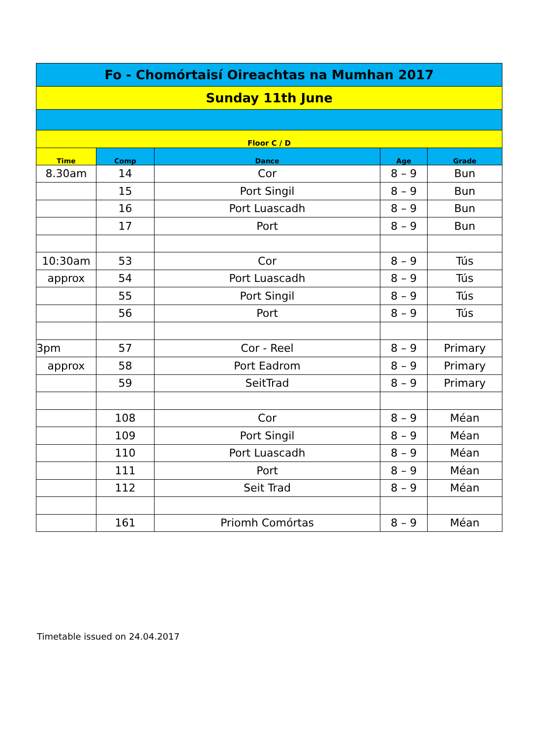| Fo - Chomórtaisí Oireachtas na Mumhan 2017 | | | | |
| --- | --- | --- | --- | --- |
| Sunday 11th June | | | | |
| Floor C / D | | | | |
| Time | Comp | Dance | Age | Grade |
| 8.30am | 14 | Cor | 8 – 9 | Bun |
| | 15 | Port Singil | 8 – 9 | Bun |
| | 16 | Port Luascadh | 8 – 9 | Bun |
| | 17 | Port | 8 – 9 | Bun |
| 10:30am | 53 | Cor | 8 – 9 | Tús |
| approx | 54 | Port Luascadh | 8 – 9 | Tús |
| | 55 | Port Singil | 8 – 9 | Tús |
| | 56 | Port | 8 – 9 | Tús |
| 3pm | 57 | Cor - Reel | 8 – 9 | Primary |
| approx | 58 | Port Eadrom | 8 – 9 | Primary |
| | 59 | SeitTrad | 8 – 9 | Primary |
| | 108 | Cor | 8 – 9 | Méan |
| | 109 | Port Singil | 8 – 9 | Méan |
| | 110 | Port Luascadh | 8 – 9 | Méan |
| | 111 | Port | 8 – 9 | Méan |
| | 112 | Seit Trad | 8 – 9 | Méan |
| | 161 | Priomh Comórtas | 8 – 9 | Méan |
Timetable issued on 24.04.2017